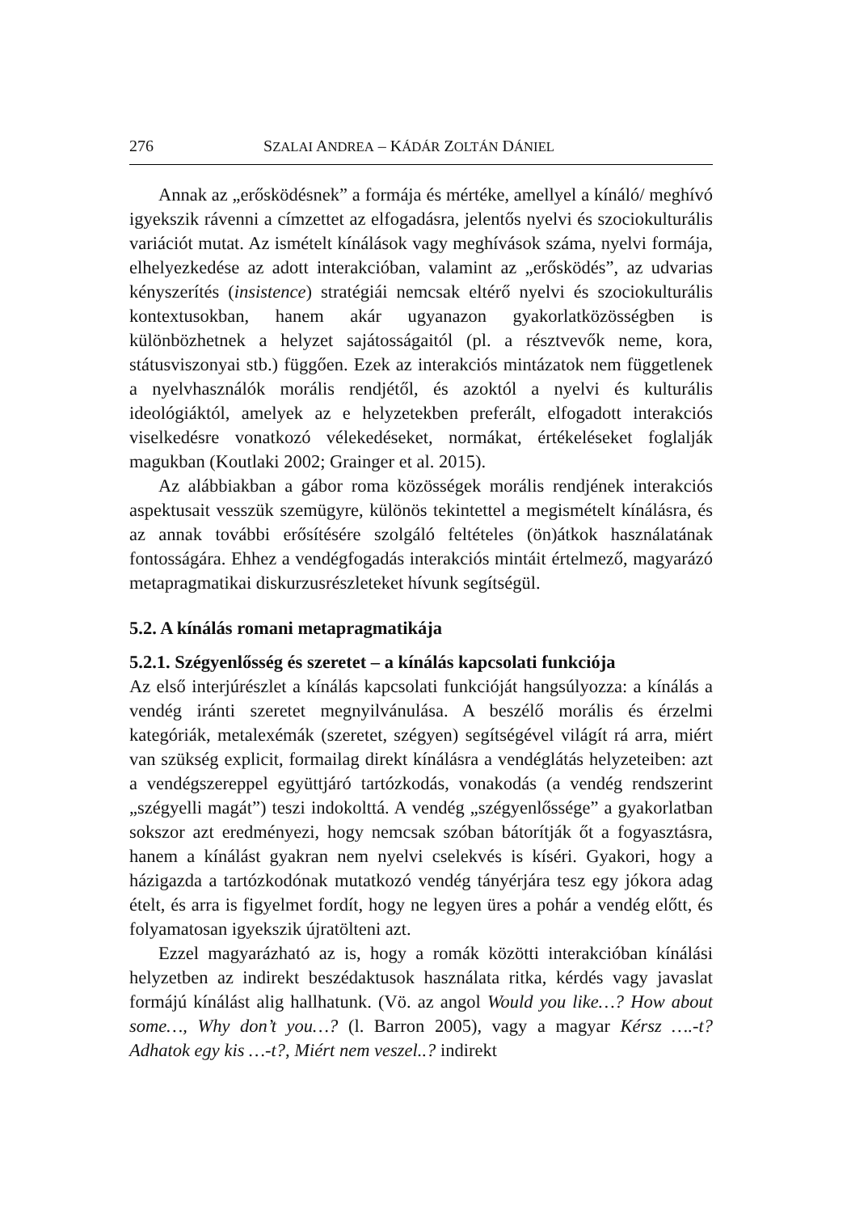276 SZALAI ANDREA – KÁDÁR ZOLTÁN DÁNIEL
Annak az „erősködésnek” a formája és mértéke, amellyel a kínáló/ meghívó igyekszik rávenni a címzettet az elfogadásra, jelentős nyelvi és szociokulturális variációt mutat. Az ismételt kínálások vagy meghívások száma, nyelvi formája, elhelyezkedése az adott interakcióban, valamint az „erősködés”, az udvarias kényszerítés (insistence) stratégiái nemcsak eltérő nyelvi és szociokulturális kontextusokban, hanem akár ugyanazon gyakorlatközösségben is különbözhetnek a helyzet sajátosságaitól (pl. a résztvevők neme, kora, státusviszonyai stb.) függően. Ezek az interakciós mintázatok nem függetlenek a nyelvhasználók morális rendjétől, és azoktól a nyelvi és kulturális ideológiáktól, amelyek az e helyzetekben preferált, elfogadott interakciós viselkedésre vonatkozó vélekedéseket, normákat, értékeléseket foglalják magukban (Koutlaki 2002; Grainger et al. 2015).
Az alábbiakban a gábor roma közösségek morális rendjének interakciós aspektusait vesszük szemügyre, különös tekintettel a megismételt kínálásra, és az annak további erősítésére szolgáló feltételes (ön)átkok használatának fontosságára. Ehhez a vendégfogadás interakciós mintáit értelmező, magyarázó metapragmatikai diskurzusrészleteket hívunk segítségül.
5.2. A kínálás romani metapragmatikája
5.2.1. Szégyenlősség és szeretet – a kínálás kapcsolati funkciója
Az első interjúrészlet a kínálás kapcsolati funkcióját hangsúlyozza: a kínálás a vendég iránti szeretet megnyilvánulása. A beszélő morális és érzelmi kategóriák, metalexémák (szeretet, szégyen) segítségével világít rá arra, miért van szükség explicit, formailag direkt kínálásra a vendéglátás helyzeteiben: azt a vendégszereppel együttjáró tartózkodás, vonakodás (a vendég rendszerint „szégyelli magát”) teszi indokolttá. A vendég „szégyenlőssége” a gyakorlatban sokszor azt eredményezi, hogy nemcsak szóban bátorítják őt a fogyasztásra, hanem a kínálást gyakran nem nyelvi cselekvés is kíséri. Gyakori, hogy a házigazda a tartózkodónak mutatkozó vendég tányérjára tesz egy jókora adag ételt, és arra is figyelmet fordít, hogy ne legyen üres a pohár a vendég előtt, és folyamatosan igyekszik újratölteni azt.
Ezzel magyarázható az is, hogy a romák közötti interakcióban kínálási helyzetben az indirekt beszédaktusok használata ritka, kérdés vagy javaslat formájú kínálást alig hallhatunk. (Vö. az angol Would you like…? How about some…, Why don’t you…? (l. Barron 2005), vagy a magyar Kérsz ….-t? Adhatok egy kis …-t?, Miért nem veszel..? indirekt